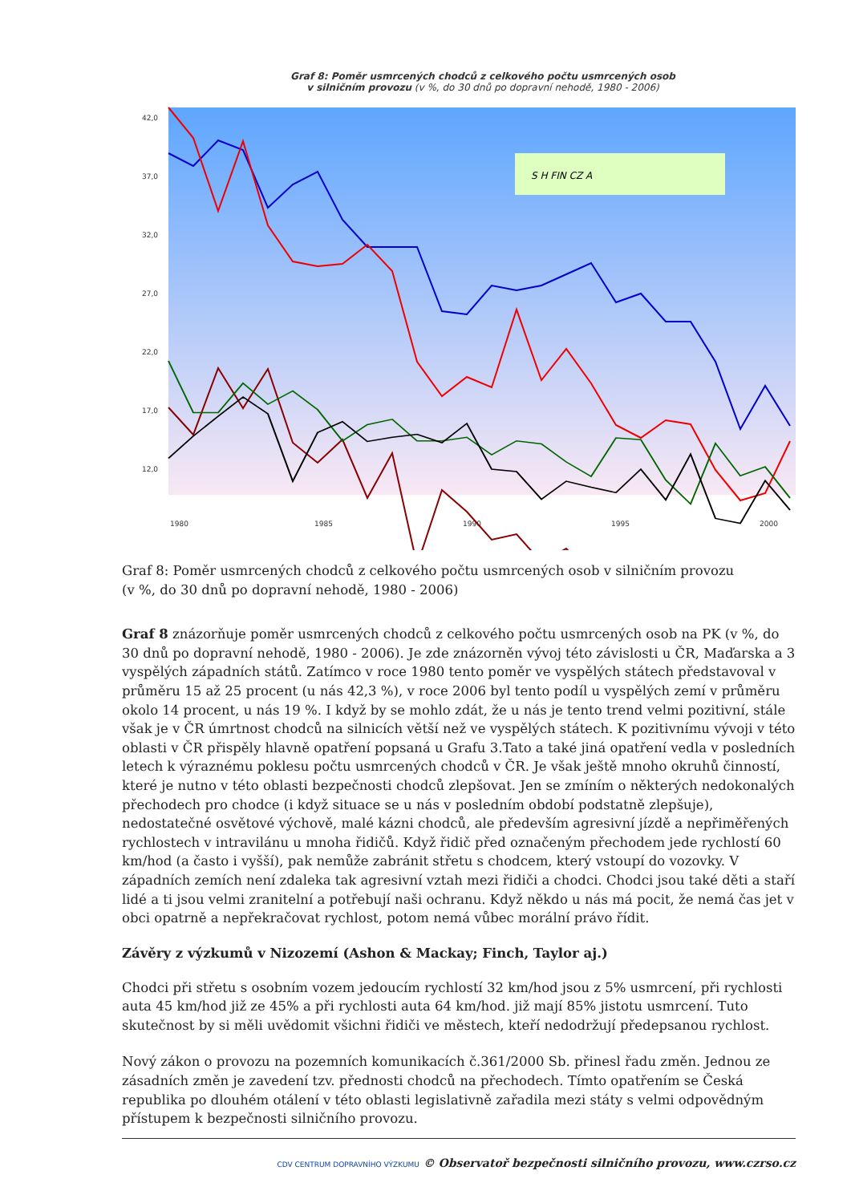Graf 8: Poměr usmrcených chodců z celkového počtu usmrcených osob
v silničním provozu (v %, do 30 dnů po dopravní nehodě, 1980 - 2006)
42,0
37,0
32,0
27,0
22,0
17,0
12,0
1980
1985
1990
1995
2000
S H FIN CZ A
Graf 8: Poměr usmrcených chodců z celkového počtu usmrcených osob v silničním provozu
(v %, do 30 dnů po dopravní nehodě, 1980 - 2006)
Graf 8 znázorňuje poměr usmrcených chodců z celkového počtu usmrcených osob na PK (v %, do 30 dnů po dopravní nehodě, 1980 - 2006). Je zde znázorněn vývoj této závislosti u ČR, Maďarska a 3 vyspělých západních států. Zatímco v roce 1980 tento poměr ve vyspělých státech představoval v průměru 15 až 25 procent (u nás 42,3 %), v roce 2006 byl tento podíl u vyspělých zemí v průměru okolo 14 procent, u nás 19 %. I když by se mohlo zdát, že u nás je tento trend velmi pozitivní, stále však je v ČR úmrtnost chodců na silnicích větší než ve vyspělých státech. K pozitivnímu vývoji v této oblasti v ČR přispěly hlavně opatření popsaná u Grafu 3.Tato a také jiná opatření vedla v posledních letech k výraznému poklesu počtu usmrcených chodců v ČR. Je však ještě mnoho okruhů činností, které je nutno v této oblasti bezpečnosti chodců zlepšovat. Jen se zmíním o některých nedokonalých přechodech pro chodce (i když situace se u nás v posledním období podstatně zlepšuje), nedostatečné osvětové výchově, malé kázni chodců, ale především agresivní jízdě a nepřiměřených rychlostech v intravilánu u mnoha řidičů. Když řidič před označeným přechodem jede rychlostí 60 km/hod (a často i vyšší), pak nemůže zabránit střetu s chodcem, který vstoupí do vozovky. V západních zemích není zdaleka tak agresivní vztah mezi řidiči a chodci. Chodci jsou také děti a staří lidé a ti jsou velmi zranitelní a potřebují naši ochranu. Když někdo u nás má pocit, že nemá čas jet v obci opatrně a nepřekračovat rychlost, potom nemá vůbec morální právo řídit.
Závěry z výzkumů v Nizozemí (Ashon & Mackay; Finch, Taylor aj.)
Chodci při střetu s osobním vozem jedoucím rychlostí 32 km/hod jsou z 5% usmrcení, při rychlosti auta 45 km/hod již ze 45% a při rychlosti auta 64 km/hod. již mají 85% jistotu usmrcení. Tuto skutečnost by si měli uvědomit všichni řidiči ve městech, kteří nedodržují předepsanou rychlost.
Nový zákon o provozu na pozemních komunikacích č.361/2000 Sb. přinesl řadu změn. Jednou ze zásadních změn je zavedení tzv. přednosti chodců na přechodech. Tímto opatřením se Česká republika po dlouhém otálení v této oblasti legislativně zařadila mezi státy s velmi odpovědným přístupem k bezpečnosti silničního provozu.
CDV CENTRUM DOPRAVNÍHO VÝZKUMU © Observatoř bezpečnosti silničního provozu, www.czrso.cz